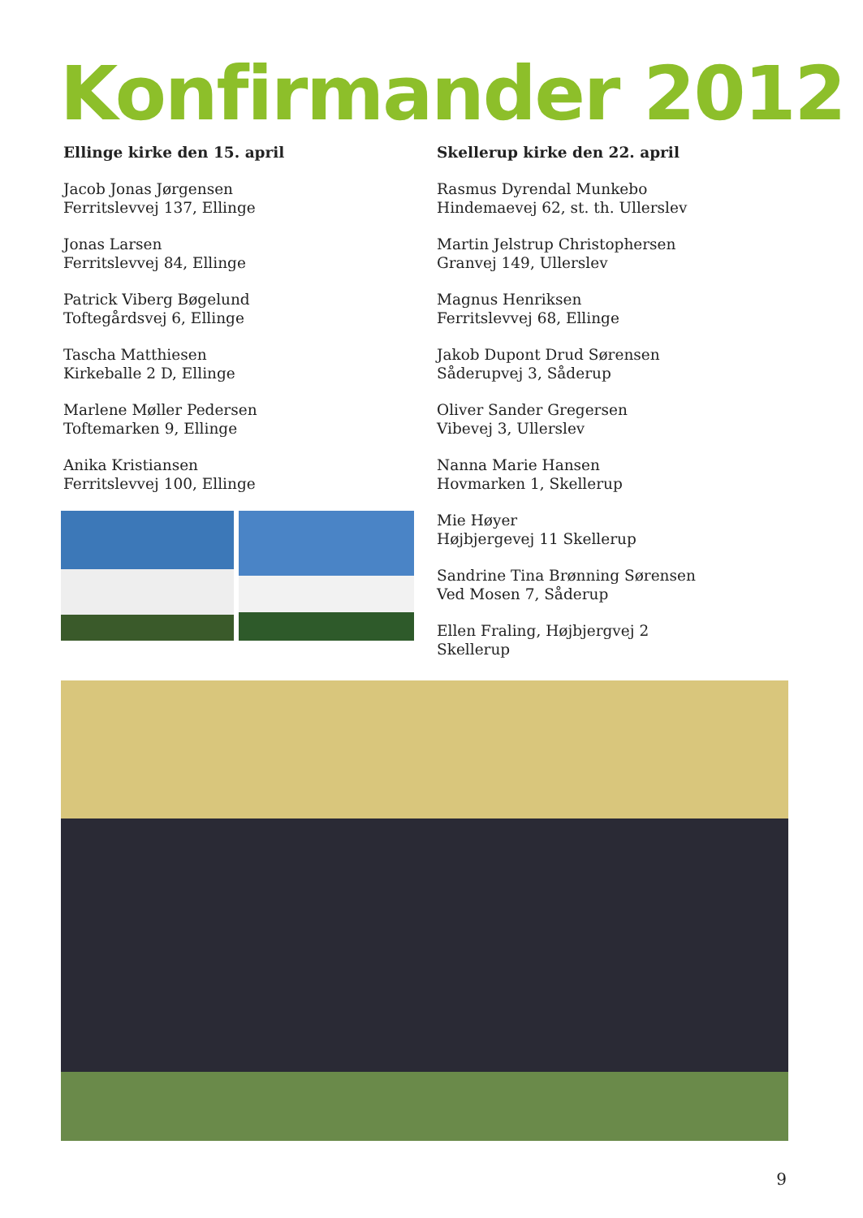Konfirmander 2012
Ellinge kirke den 15. april
Jacob Jonas Jørgensen
Ferritslevvej 137, Ellinge
Jonas Larsen
Ferritslevvej 84, Ellinge
Patrick Viberg Bøgelund
Toftegårdsvej 6, Ellinge
Tascha Matthiesen
Kirkeballe 2 D, Ellinge
Marlene Møller Pedersen
Toftemarken 9, Ellinge
Anika Kristiansen
Ferritslevvej 100, Ellinge
Skellerup kirke den 22. april
Rasmus Dyrendal Munkebo
Hindemaevej 62, st. th. Ullerslev
Martin Jelstrup Christophersen
Granvej 149, Ullerslev
Magnus Henriksen
Ferritslevvej 68, Ellinge
Jakob Dupont Drud Sørensen
Såderupvej 3, Såderup
Oliver Sander Gregersen
Vibevej 3, Ullerslev
Nanna Marie Hansen
Hovmarken 1, Skellerup
Mie Høyer
Højbjergevej 11 Skellerup
Sandrine Tina Brønning Sørensen
Ved Mosen 7, Såderup
Ellen Fraling, Højbjergvej 2
Skellerup
9